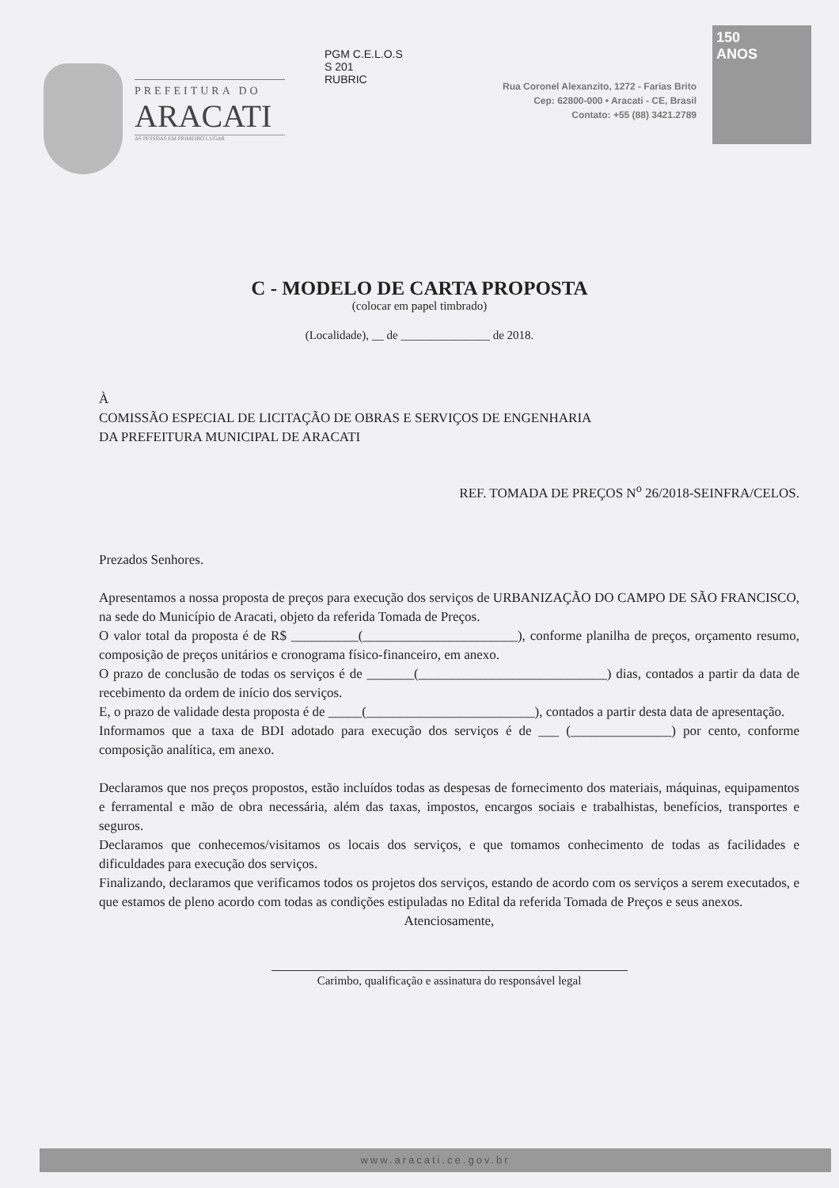PREFEITURA DO
ARACATI
AS PESSOAS EM PRIMEIRO LUGAR
PGM C.E.L.O.S
S 201
RUBRIC
Rua Coronel Alexanzito, 1272 - Farias Brito
Cep: 62800-000 • Aracati - CE, Brasil
Contato: +55 (88) 3421.2789
150
ANOS
C - MODELO DE CARTA PROPOSTA
(colocar em papel timbrado)
(Localidade), __ de _______________ de 2018.
À
COMISSÃO ESPECIAL DE LICITAÇÃO DE OBRAS E SERVIÇOS DE ENGENHARIA
DA PREFEITURA MUNICIPAL DE ARACATI
REF. TOMADA DE PREÇOS N<sup>o</sup> 26/2018-SEINFRA/CELOS.
Prezados Senhores.
Apresentamos a nossa proposta de preços para execução dos serviços de URBANIZAÇÃO DO CAMPO DE SÃO FRANCISCO, na sede do Município de Aracati, objeto da referida Tomada de Preços.
O valor total da proposta é de R$ __________(_______________________), conforme planilha de preços, orçamento resumo, composição de preços unitários e cronograma físico-financeiro, em anexo.
O prazo de conclusão de todas os serviços é de _______(____________________________) dias, contados a partir da data de recebimento da ordem de início dos serviços.
E, o prazo de validade desta proposta é de _____(_________________________), contados a partir desta data de apresentação.
Informamos que a taxa de BDI adotado para execução dos serviços é de ___ (_______________) por cento, conforme composição analítica, em anexo.
Declaramos que nos preços propostos, estão incluídos todas as despesas de fornecimento dos materiais, máquinas, equipamentos e ferramental e mão de obra necessária, além das taxas, impostos, encargos sociais e trabalhistas, benefícios, transportes e seguros.
Declaramos que conhecemos/visitamos os locais dos serviços, e que tomamos conhecimento de todas as facilidades e dificuldades para execução dos serviços.
Finalizando, declaramos que verificamos todos os projetos dos serviços, estando de acordo com os serviços a serem executados, e que estamos de pleno acordo com todas as condições estipuladas no Edital da referida Tomada de Preços e seus anexos.
Atenciosamente,
Carimbo, qualificação e assinatura do responsável legal
www.aracati.ce.gov.br